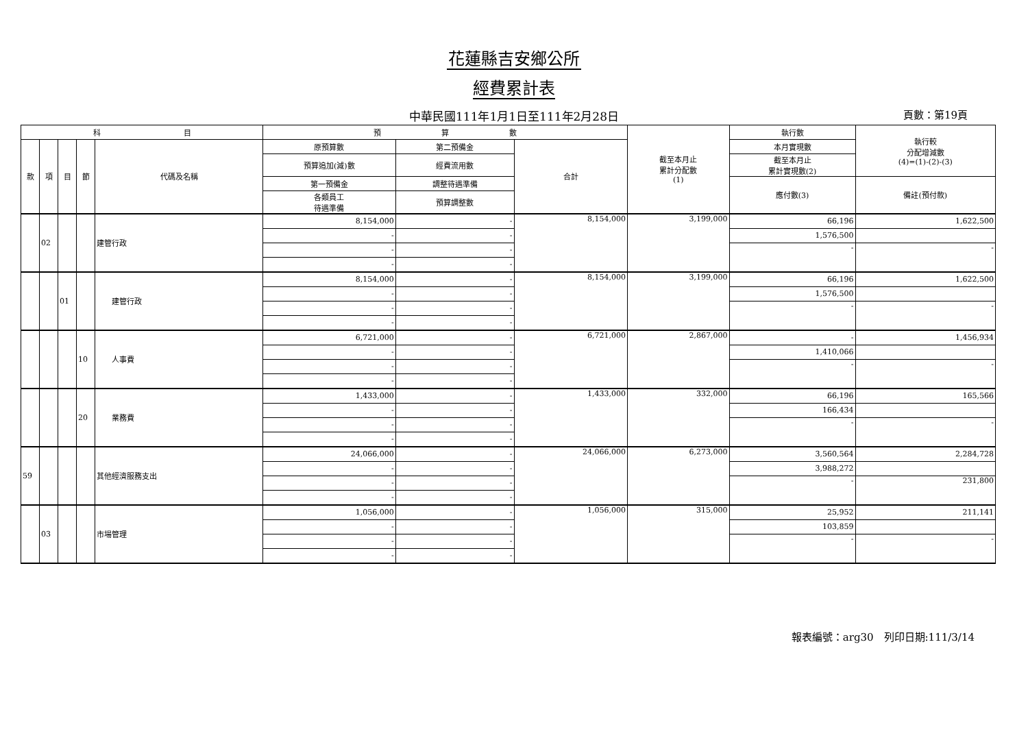花蓮縣吉安鄉公所
經費累計表
中華民國111年1月1日至111年2月28日 頁數：第19頁
| 科 目 | | | | | 預 算 數 | | | 截至本月止 累計分配數 (1) | 執行數 | 執行較 分配增減數 (4)=(1)-(2)-(3) |
| --- | --- | --- | --- | --- | --- | --- | --- | --- | --- | --- |
| 款 | 項 | 目 | 節 | 代碼及名稱 | 原預算數 | 第二預備金 | 合計 | | 本月實現數 | |
| | | | | | 預算追加(減)數 | 經費流用數 | | | 截至本月止 累計實現數(2) | |
| | | | | | 第一預備金 | 調整待遇準備 | | | 應付數(3) | 備註(預付款) |
| | | | | | 各類員工 待遇準備 | 預算調整數 | | | | |
| | 02 | | | 建管行政 | 8,154,000 | - | 8,154,000 | 3,199,000 | 66,196 | 1,622,500 |
| | | | | | - | - | | | 1,576,500 | |
| | | | | | - | - | | | - | - |
| | | | | | - | - | | | | |
| | | 01 | | 建管行政 | 8,154,000 | - | 8,154,000 | 3,199,000 | 66,196 | 1,622,500 |
| | | | | | - | - | | | 1,576,500 | |
| | | | | | - | - | | | - | - |
| | | | | | - | - | | | | |
| | | | 10 | 人事費 | 6,721,000 | - | 6,721,000 | 2,867,000 | - | 1,456,934 |
| | | | | | - | - | | | 1,410,066 | |
| | | | | | - | - | | | - | - |
| | | | | | - | - | | | | |
| | | | 20 | 業務費 | 1,433,000 | - | 1,433,000 | 332,000 | 66,196 | 165,566 |
| | | | | | - | - | | | 166,434 | |
| | | | | | - | - | | | - | - |
| | | | | | - | - | | | | |
| 59 | | | | 其他經濟服務支出 | 24,066,000 | - | 24,066,000 | 6,273,000 | 3,560,564 | 2,284,728 |
| | | | | | - | - | | | 3,988,272 | |
| | | | | | - | - | | | - | 231,800 |
| | | | | | - | - | | | | |
| | 03 | | | 市場管理 | 1,056,000 | - | 1,056,000 | 315,000 | 25,952 | 211,141 |
| | | | | | - | - | | | 103,859 | |
| | | | | | - | - | | | - | - |
| | | | | | - | - | | | | |
報表編號：arg30　列印日期:111/3/14